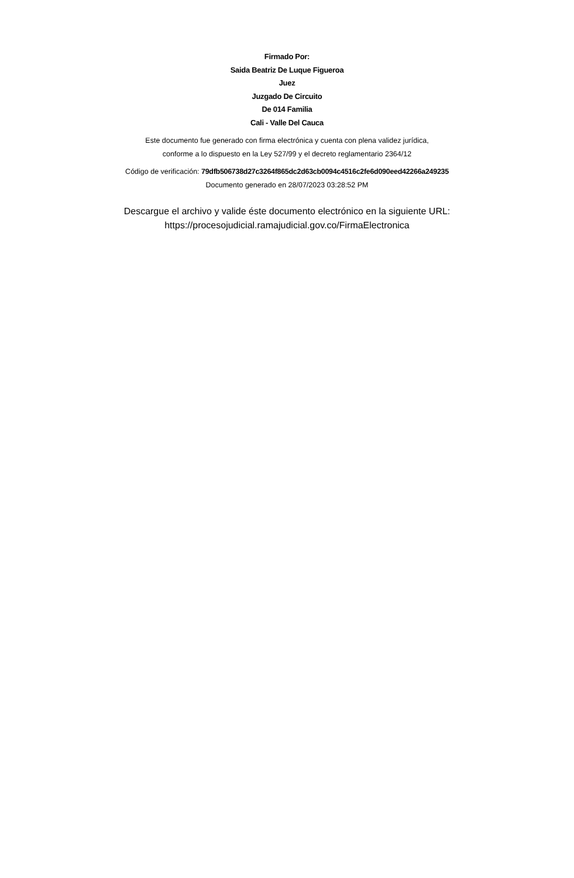Firmado Por:
Saida Beatriz De Luque Figueroa
Juez
Juzgado De Circuito
De 014 Familia
Cali - Valle Del Cauca
Este documento fue generado con firma electrónica y cuenta con plena validez jurídica,
conforme a lo dispuesto en la Ley 527/99 y el decreto reglamentario 2364/12
Código de verificación: 79dfb506738d27c3264f865dc2d63cb0094c4516c2fe6d090eed42266a249235
Documento generado en 28/07/2023 03:28:52 PM
Descargue el archivo y valide éste documento electrónico en la siguiente URL:
https://procesojudicial.ramajudicial.gov.co/FirmaElectronica